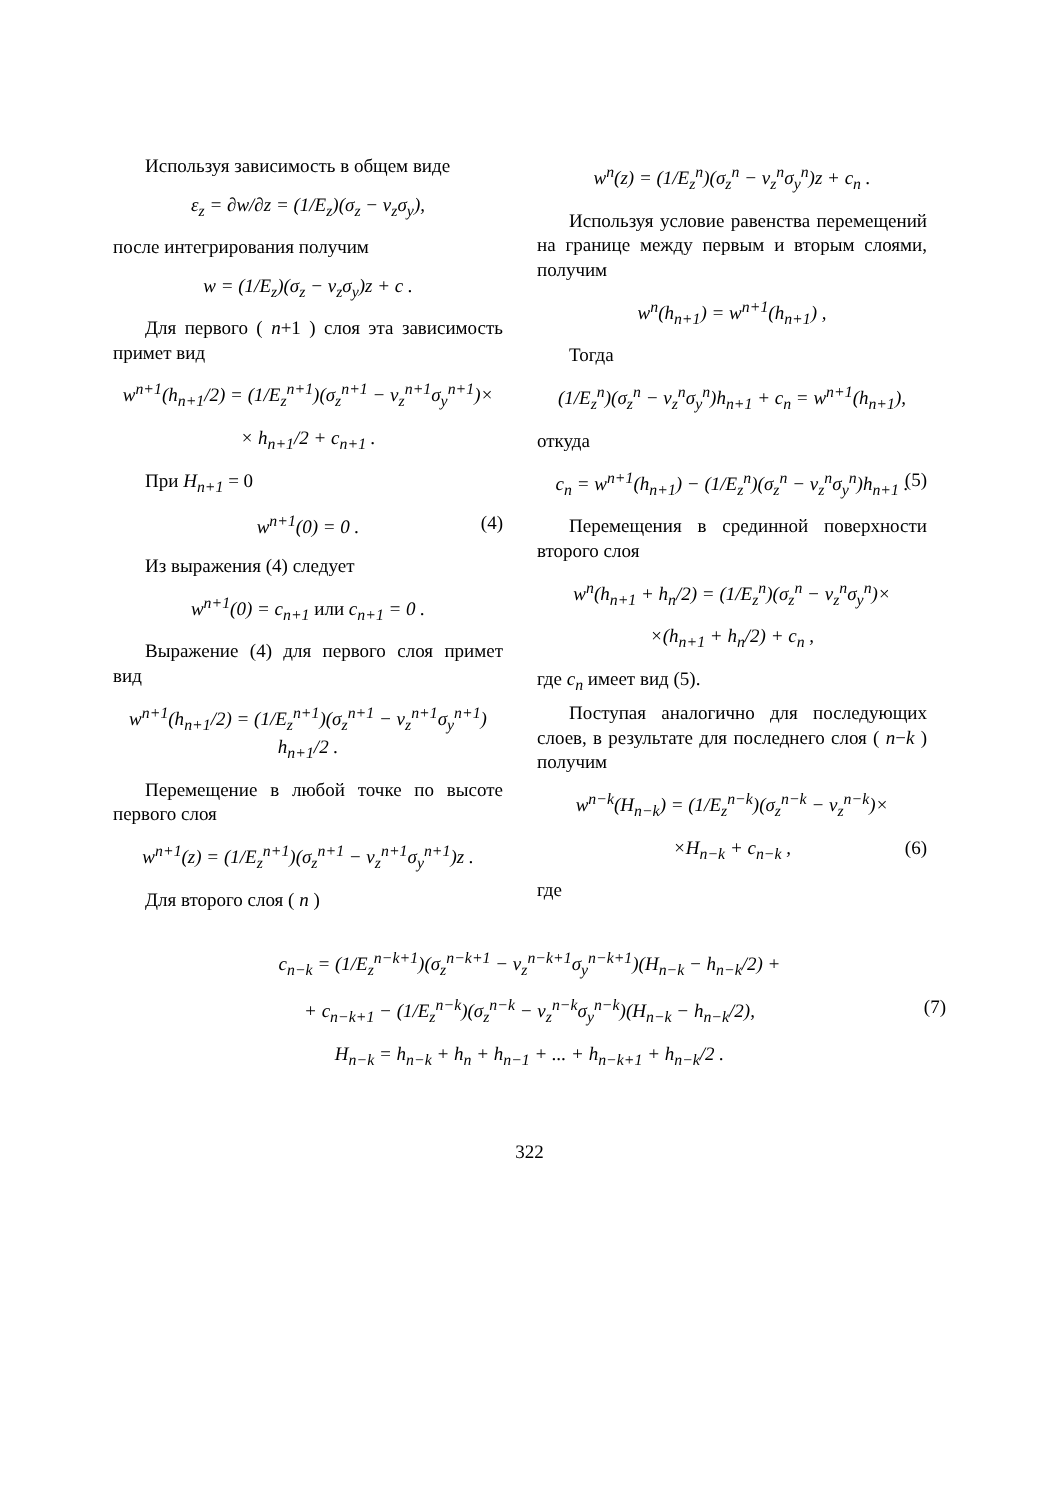Используя зависимость в общем виде
ε<sub>z</sub> = ∂w/∂z = (1/E<sub>z</sub>)(σ<sub>z</sub> − ν<sub>z</sub>σ<sub>y</sub>),
после интегрирования получим
w = (1/E<sub>z</sub>)(σ<sub>z</sub> − ν<sub>z</sub>σ<sub>y</sub>)z + c .
Для первого ( n+1 ) слоя эта зависимость примет вид
w<sup>n+1</sup>(h<sub>n+1</sub>/2) = (1/E<sub>z</sub><sup>n+1</sup>)(σ<sub>z</sub><sup>n+1</sup> − ν<sub>z</sub><sup>n+1</sup>σ<sub>y</sub><sup>n+1</sup>)×
× h<sub>n+1</sub>/2 + c<sub>n+1</sub> .
При H<sub>n+1</sub> = 0
w<sup>n+1</sup>(0) = 0 . (4)
Из выражения (4) следует
w<sup>n+1</sup>(0) = c<sub>n+1</sub> или c<sub>n+1</sub> = 0 .
Выражение (4) для первого слоя примет вид
w<sup>n+1</sup>(h<sub>n+1</sub>/2) = (1/E<sub>z</sub><sup>n+1</sup>)(σ<sub>z</sub><sup>n+1</sup> − ν<sub>z</sub><sup>n+1</sup>σ<sub>y</sub><sup>n+1</sup>) h<sub>n+1</sub>/2 .
Перемещение в любой точке по высоте первого слоя
w<sup>n+1</sup>(z) = (1/E<sub>z</sub><sup>n+1</sup>)(σ<sub>z</sub><sup>n+1</sup> − ν<sub>z</sub><sup>n+1</sup>σ<sub>y</sub><sup>n+1</sup>)z .
Для второго слоя ( n )
w<sup>n</sup>(z) = (1/E<sub>z</sub><sup>n</sup>)(σ<sub>z</sub><sup>n</sup> − ν<sub>z</sub><sup>n</sup>σ<sub>y</sub><sup>n</sup>)z + c<sub>n</sub> .
Используя условие равенства перемещений на границе между первым и вторым слоями, получим
w<sup>n</sup>(h<sub>n+1</sub>) = w<sup>n+1</sup>(h<sub>n+1</sub>) ,
Тогда
(1/E<sub>z</sub><sup>n</sup>)(σ<sub>z</sub><sup>n</sup> − ν<sub>z</sub><sup>n</sup>σ<sub>y</sub><sup>n</sup>)h<sub>n+1</sub> + c<sub>n</sub> = w<sup>n+1</sup>(h<sub>n+1</sub>),
откуда
c<sub>n</sub> = w<sup>n+1</sup>(h<sub>n+1</sub>) − (1/E<sub>z</sub><sup>n</sup>)(σ<sub>z</sub><sup>n</sup> − ν<sub>z</sub><sup>n</sup>σ<sub>y</sub><sup>n</sup>)h<sub>n+1</sub> . (5)
Перемещения в срединной поверхности второго слоя
w<sup>n</sup>(h<sub>n+1</sub> + h<sub>n</sub>/2) = (1/E<sub>z</sub><sup>n</sup>)(σ<sub>z</sub><sup>n</sup> − ν<sub>z</sub><sup>n</sup>σ<sub>y</sub><sup>n</sup>)×
×(h<sub>n+1</sub> + h<sub>n</sub>/2) + c<sub>n</sub> ,
где c<sub>n</sub> имеет вид (5).
Поступая аналогично для последующих слоев, в результате для последнего слоя ( n−k ) получим
w<sup>n−k</sup>(H<sub>n−k</sub>) = (1/E<sub>z</sub><sup>n−k</sup>)(σ<sub>z</sub><sup>n−k</sup> − ν<sub>z</sub><sup>n−k</sup>)×
×H<sub>n−k</sub> + c<sub>n−k</sub> , (6)
где
c<sub>n−k</sub> = (1/E<sub>z</sub><sup>n−k+1</sup>)(σ<sub>z</sub><sup>n−k+1</sup> − ν<sub>z</sub><sup>n−k+1</sup>σ<sub>y</sub><sup>n−k+1</sup>)(H<sub>n−k</sub> − h<sub>n−k</sub>/2) +
+ c<sub>n−k+1</sub> − (1/E<sub>z</sub><sup>n−k</sup>)(σ<sub>z</sub><sup>n−k</sup> − ν<sub>z</sub><sup>n−k</sup>σ<sub>y</sub><sup>n−k</sup>)(H<sub>n−k</sub> − h<sub>n−k</sub>/2), (7)
H<sub>n−k</sub> = h<sub>n−k</sub> + h<sub>n</sub> + h<sub>n−1</sub> + ... + h<sub>n−k+1</sub> + h<sub>n−k</sub>/2 .
322